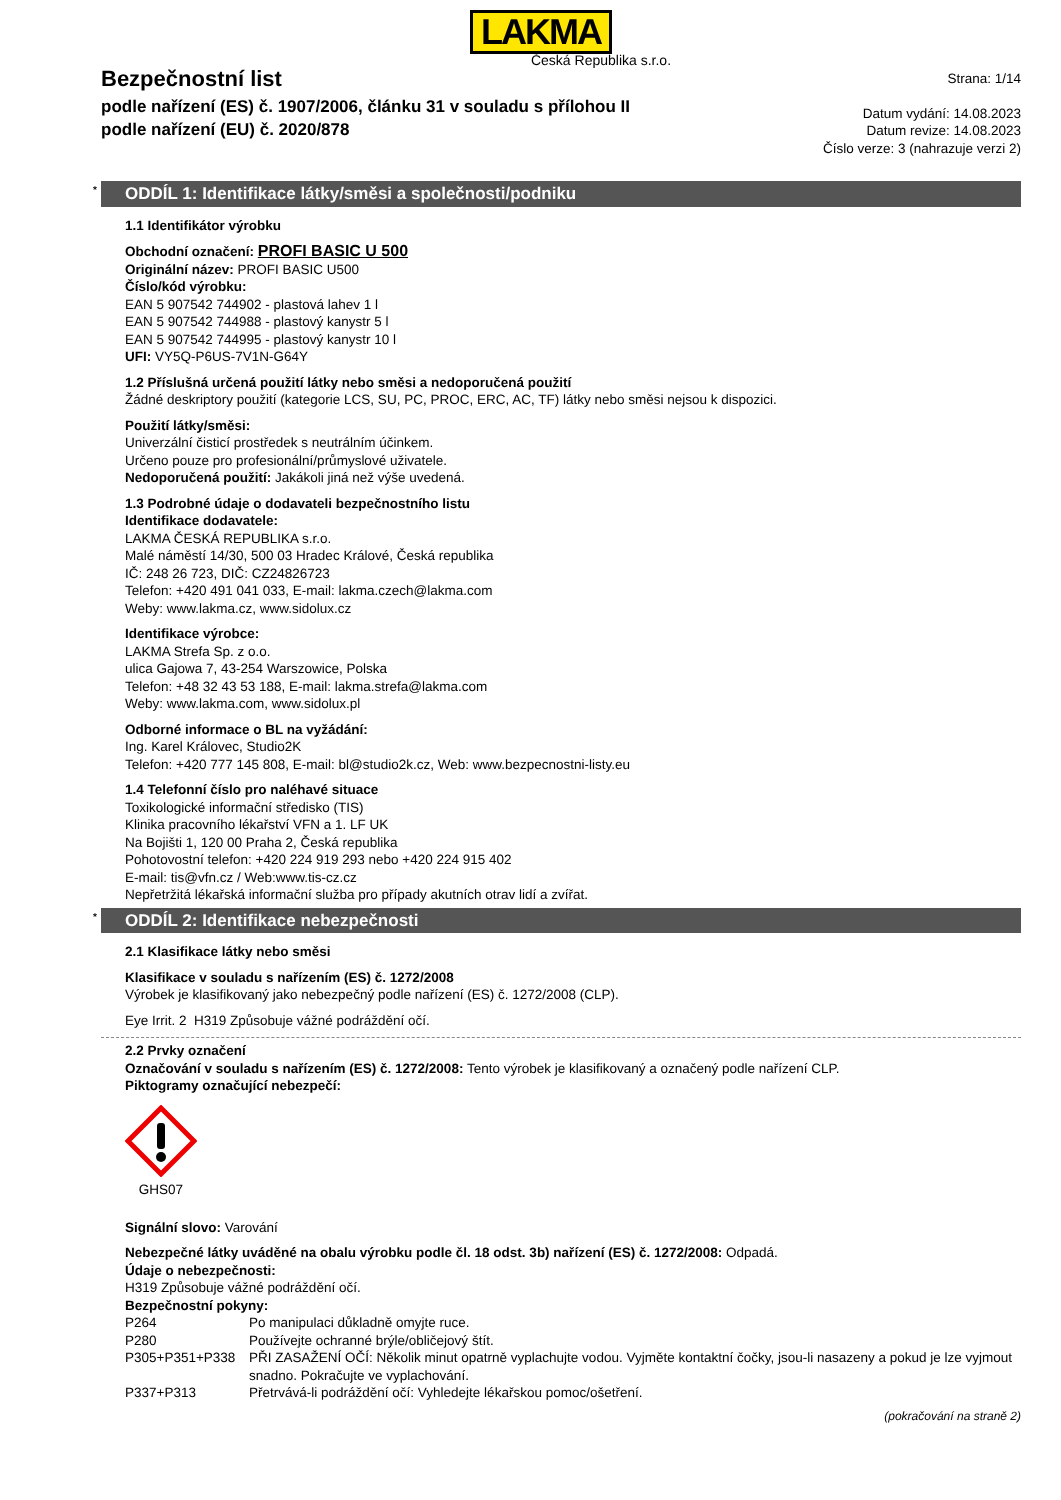LAKMA
Česká Republika s.r.o.
Bezpečnostní list
podle nařízení (ES) č. 1907/2006, článku 31 v souladu s přílohou II
podle nařízení (EU) č. 2020/878
Strana: 1/14
Datum vydání: 14.08.2023
Datum revize: 14.08.2023
Číslo verze: 3 (nahrazuje verzi 2)
* ODDÍL 1: Identifikace látky/směsi a společnosti/podniku
1.1 Identifikátor výrobku
Obchodní označení: PROFI BASIC U 500
Originální název: PROFI BASIC U500
Číslo/kód výrobku:
EAN 5 907542 744902 - plastová lahev 1 l
EAN 5 907542 744988 - plastový kanystr 5 l
EAN 5 907542 744995 - plastový kanystr 10 l
UFI: VY5Q-P6US-7V1N-G64Y
1.2 Příslušná určená použití látky nebo směsi a nedoporučená použití
Žádné deskriptory použití (kategorie LCS, SU, PC, PROC, ERC, AC, TF) látky nebo směsi nejsou k dispozici.
Použití látky/směsi:
Univerzální čisticí prostředek s neutrálním účinkem.
Určeno pouze pro profesionální/průmyslové uživatele.
Nedoporučená použití: Jakákoli jiná než výše uvedená.
1.3 Podrobné údaje o dodavateli bezpečnostního listu
Identifikace dodavatele:
LAKMA ČESKÁ REPUBLIKA s.r.o.
Malé náměstí 14/30, 500 03 Hradec Králové, Česká republika
IČ: 248 26 723, DIČ: CZ24826723
Telefon: +420 491 041 033, E-mail: lakma.czech@lakma.com
Weby: www.lakma.cz, www.sidolux.cz
Identifikace výrobce:
LAKMA Strefa Sp. z o.o.
ulica Gajowa 7, 43-254 Warszowice, Polska
Telefon: +48 32 43 53 188, E-mail: lakma.strefa@lakma.com
Weby: www.lakma.com, www.sidolux.pl
Odborné informace o BL na vyžádání:
Ing. Karel Královec, Studio2K
Telefon: +420 777 145 808, E-mail: bl@studio2k.cz, Web: www.bezpecnostni-listy.eu
1.4 Telefonní číslo pro naléhavé situace
Toxikologické informační středisko (TIS)
Klinika pracovního lékařství VFN a 1. LF UK
Na Bojišti 1, 120 00 Praha 2, Česká republika
Pohotovostní telefon: +420 224 919 293 nebo +420 224 915 402
E-mail: tis@vfn.cz / Web:www.tis-cz.cz
Nepřetržitá lékařská informační služba pro případy akutních otrav lidí a zvířat.
* ODDÍL 2: Identifikace nebezpečnosti
2.1 Klasifikace látky nebo směsi
Klasifikace v souladu s nařízením (ES) č. 1272/2008
Výrobek je klasifikovaný jako nebezpečný podle nařízení (ES) č. 1272/2008 (CLP).
Eye Irrit. 2 H319 Způsobuje vážné podráždění očí.
2.2 Prvky označení
Označování v souladu s nařízením (ES) č. 1272/2008: Tento výrobek je klasifikovaný a označený podle nařízení CLP.
Piktogramy označující nebezpečí:
GHS07
Signální slovo: Varování
Nebezpečné látky uváděné na obalu výrobku podle čl. 18 odst. 3b) nařízení (ES) č. 1272/2008: Odpadá.
Údaje o nebezpečnosti:
H319 Způsobuje vážné podráždění očí.
Bezpečnostní pokyny:
| P264 | Po manipulaci důkladně omyjte ruce. |
| P280 | Používejte ochranné brýle/obličejový štít. |
| P305+P351+P338 | PŘI ZASAŽENÍ OČÍ: Několik minut opatrně vyplachujte vodou. Vyjměte kontaktní čočky, jsou-li nasazeny a pokud je lze vyjmout snadno. Pokračujte ve vyplachování. |
| P337+P313 | Přetrvává-li podráždění očí: Vyhledejte lékařskou pomoc/ošetření. |
(pokračování na straně 2)